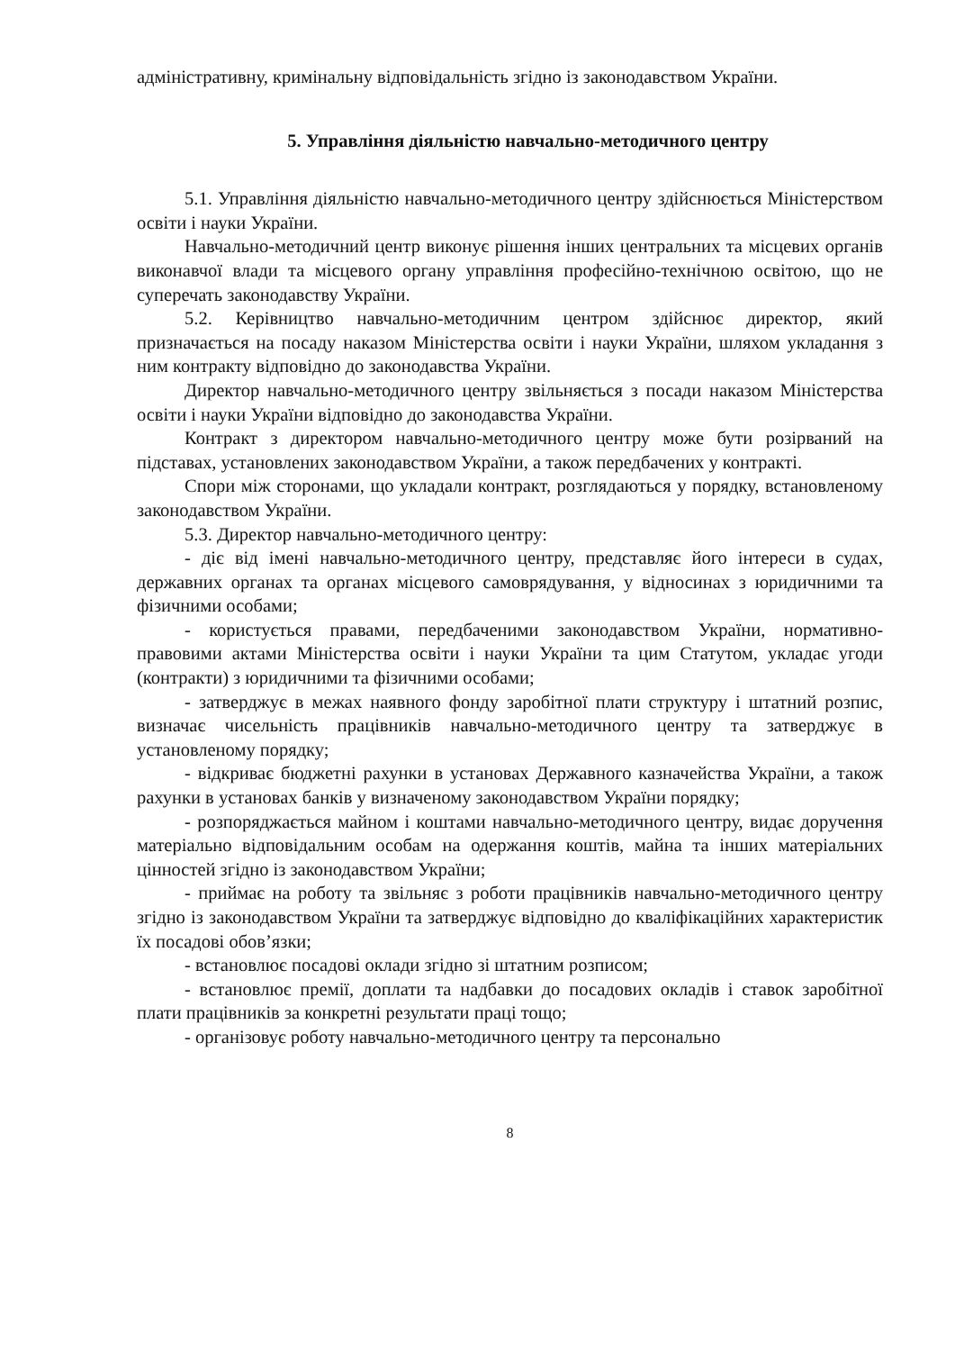адміністративну, кримінальну відповідальність згідно із законодавством України.
5. Управління діяльністю навчально-методичного центру
5.1. Управління діяльністю навчально-методичного центру здійснюється Міністерством освіти і науки України.
Навчально-методичний центр виконує рішення інших центральних та місцевих органів виконавчої влади та місцевого органу управління професійно-технічною освітою, що не суперечать законодавству України.
5.2. Керівництво навчально-методичним центром здійснює директор, який призначається на посаду наказом Міністерства освіти і науки України, шляхом укладання з ним контракту відповідно до законодавства України.
Директор навчально-методичного центру звільняється з посади наказом Міністерства освіти і науки України відповідно до законодавства України.
Контракт з директором навчально-методичного центру може бути розірваний на підставах, установлених законодавством України, а також передбачених у контракті.
Спори між сторонами, що укладали контракт, розглядаються у порядку, встановленому законодавством України.
5.3. Директор навчально-методичного центру:
- діє від імені навчально-методичного центру, представляє його інтереси в судах, державних органах та органах місцевого самоврядування, у відносинах з юридичними та фізичними особами;
- користується правами, передбаченими законодавством України, нормативно-правовими актами Міністерства освіти і науки України та цим Статутом, укладає угоди (контракти) з юридичними та фізичними особами;
- затверджує в межах наявного фонду заробітної плати структуру і штатний розпис, визначає чисельність працівників навчально-методичного центру та затверджує в установленому порядку;
- відкриває бюджетні рахунки в установах Державного казначейства України, а також рахунки в установах банків у визначеному законодавством України порядку;
- розпоряджається майном і коштами навчально-методичного центру, видає доручення матеріально відповідальним особам на одержання коштів, майна та інших матеріальних цінностей згідно із законодавством України;
- приймає на роботу та звільняє з роботи працівників навчально-методичного центру згідно із законодавством України та затверджує відповідно до кваліфікаційних характеристик їх посадові обов’язки;
- встановлює посадові оклади згідно зі штатним розписом;
- встановлює премії, доплати та надбавки до посадових окладів і ставок заробітної плати працівників за конкретні результати праці тощо;
- організовує роботу навчально-методичного центру та персонально
8